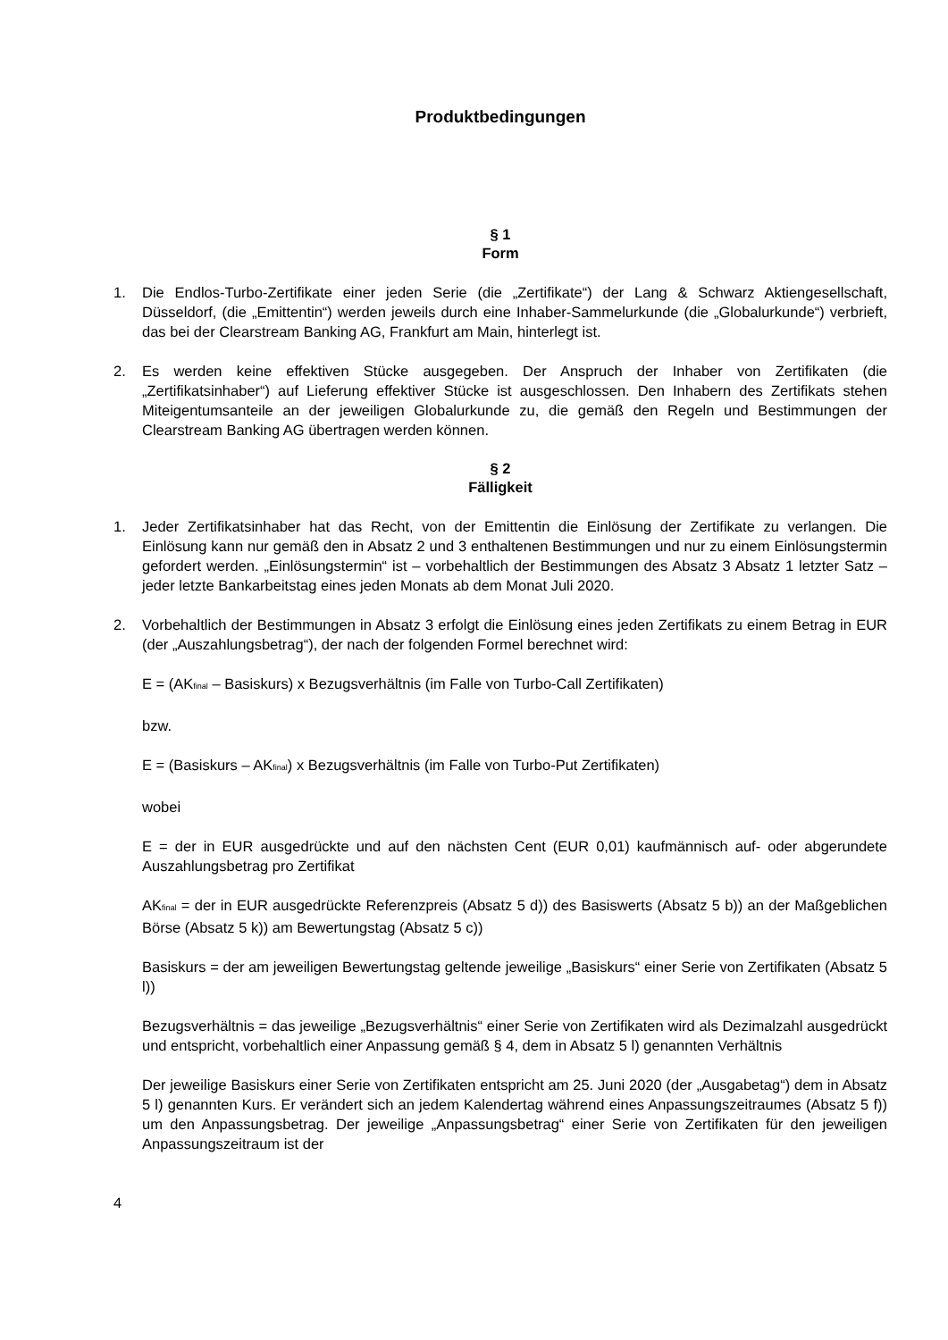Produktbedingungen
§ 1
Form
1. Die Endlos-Turbo-Zertifikate einer jeden Serie (die „Zertifikate“) der Lang & Schwarz Aktiengesellschaft, Düsseldorf, (die „Emittentin“) werden jeweils durch eine Inhaber-Sammelurkunde (die „Globalurkunde“) verbrieft, das bei der Clearstream Banking AG, Frankfurt am Main, hinterlegt ist.
2. Es werden keine effektiven Stücke ausgegeben. Der Anspruch der Inhaber von Zertifikaten (die „Zertifikatsinhaber“) auf Lieferung effektiver Stücke ist ausgeschlossen. Den Inhabern des Zertifikats stehen Miteigentumsanteile an der jeweiligen Globalurkunde zu, die gemäß den Regeln und Bestimmungen der Clearstream Banking AG übertragen werden können.
§ 2
Fälligkeit
1. Jeder Zertifikatsinhaber hat das Recht, von der Emittentin die Einlösung der Zertifikate zu verlangen. Die Einlösung kann nur gemäß den in Absatz 2 und 3 enthaltenen Bestimmungen und nur zu einem Einlösungstermin gefordert werden. „Einlösungstermin“ ist – vorbehaltlich der Bestimmungen des Absatz 3 Absatz 1 letzter Satz – jeder letzte Bankarbeitstag eines jeden Monats ab dem Monat Juli 2020.
2. Vorbehaltlich der Bestimmungen in Absatz 3 erfolgt die Einlösung eines jeden Zertifikats zu einem Betrag in EUR (der „Auszahlungsbetrag“), der nach der folgenden Formel berechnet wird:
E = (AK<sub>final</sub> – Basiskurs) x Bezugsverhältnis (im Falle von Turbo-Call Zertifikaten)
bzw.
E = (Basiskurs – AK<sub>final</sub>) x Bezugsverhältnis (im Falle von Turbo-Put Zertifikaten)
wobei
E = der in EUR ausgedrückte und auf den nächsten Cent (EUR 0,01) kaufmännisch auf- oder abgerundete Auszahlungsbetrag pro Zertifikat
AK<sub>final</sub> = der in EUR ausgedrückte Referenzpreis (Absatz 5 d)) des Basiswerts (Absatz 5 b)) an der Maßgeblichen Börse (Absatz 5 k)) am Bewertungstag (Absatz 5 c))
Basiskurs = der am jeweiligen Bewertungstag geltende jeweilige „Basiskurs“ einer Serie von Zertifikaten (Absatz 5 l))
Bezugsverhältnis = das jeweilige „Bezugsverhältnis“ einer Serie von Zertifikaten wird als Dezimalzahl ausgedrückt und entspricht, vorbehaltlich einer Anpassung gemäß § 4, dem in Absatz 5 l) genannten Verhältnis
Der jeweilige Basiskurs einer Serie von Zertifikaten entspricht am 25. Juni 2020 (der „Ausgabetag“) dem in Absatz 5 l) genannten Kurs. Er verändert sich an jedem Kalendertag während eines Anpassungszeitraumes (Absatz 5 f)) um den Anpassungsbetrag. Der jeweilige „Anpassungsbetrag“ einer Serie von Zertifikaten für den jeweiligen Anpassungszeitraum ist der
4